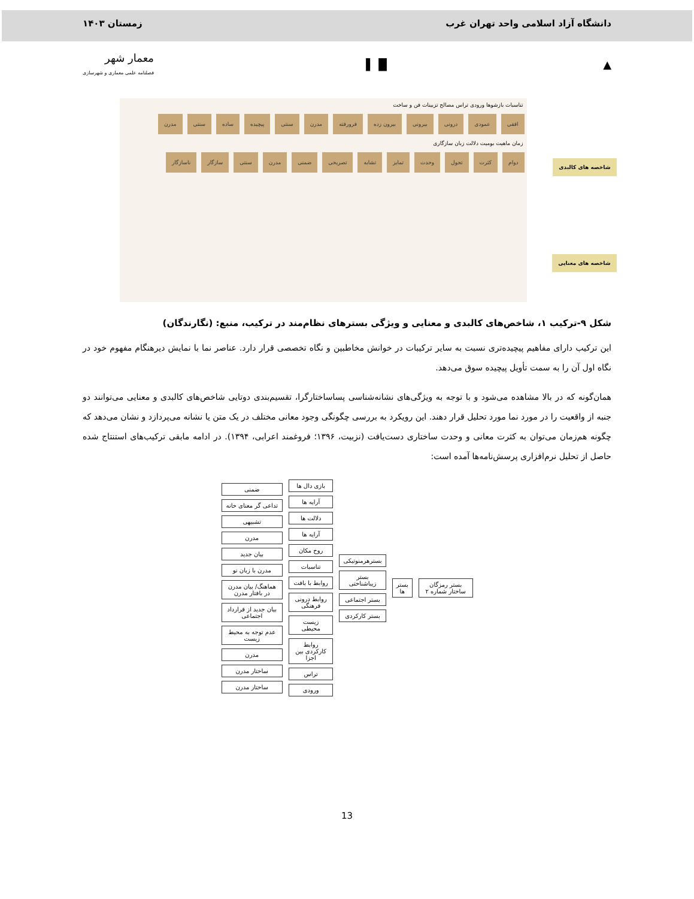دانشگاه آزاد اسلامی واحد تهران غرب زمستان ۱۴۰۳
▲ ▌▐▌ معمار شهر
فصلنامه علمی معماری و شهرسازی
تناسبات بازشوها ورودی تراس مصالح تزیینات فن و ساخت
افقی عمودی درونی بیرونی بیرون زده فرورفته مدرن سنتی پیچیده ساده سنتی مدرن
شاخصه های کالبدی
زمان ماهیت بومیت دلالت زبان سازگاری
دوام کثرت تحول وحدت تمایز تشابه تصریحی ضمنی مدرن سنتی سازگار ناسازگار
شاخصه های معنایی
شکل ۹-ترکیب ۱، شاخص‌های کالبدی و معنایی و ویژگی بسترهای نظام‌مند در ترکیب، منبع: (نگارندگان)
این ترکیب دارای مفاهیم پیچیده‌تری نسبت به سایر ترکیبات در خوانش مخاطبین و نگاه تخصصی قرار دارد. عناصر نما با نمایش دیرهنگام مفهوم خود در نگاه اول آن را به سمت تأویل پیچیده سوق می‌دهد.
همان‌گونه که در بالا مشاهده می‌شود و با توجه به ویژگی‌های نشانه‌شناسی پساساختارگرا، تقسیم‌بندی دوتایی شاخص‌های کالبدی و معنایی می‌توانند دو جنبه از واقعیت را در مورد نما مورد تحلیل قرار دهند. این رویکرد به بررسی چگونگی وجود معانی مختلف در یک متن یا نشانه می‌پردازد و نشان می‌دهد که چگونه هم‌زمان می‌توان به کثرت معانی و وحدت ساختاری دست‌یافت (نزبیت، ۱۳۹۶؛ فروغمند اعرابی، ۱۳۹۴). در ادامه مابقی ترکیب‌های استنتاج شده حاصل از تحلیل نرم‌افزاری پرسش‌نامه‌ها آمده است:
بستر رمزگان ساختار شماره ۲ بستر ها بسترهرمنوتیکی
بستر زیباشناختی
بستر اجتماعی
بستر کارکردی
بازی دال ها
آرایه ها
دلالت ها
آرایه ها
روح مکان
تناسبات
روابط با بافت
روابط درونی فرهنگی
زیست محیطی
روابط کارکردی بین اجزا
تراس
ورودی
ضمنی
تداعی گر معنای خانه
تشبیهی
مدرن
بیان جدید
مدرن با زبان نو
هماهنگ/ بیان مدرن در بافتار مدرن
بیان جدید از قرارداد اجتماعی
عدم توجه به محیط زیست
مدرن
ساختار مدرن
ساختار مدرن
13